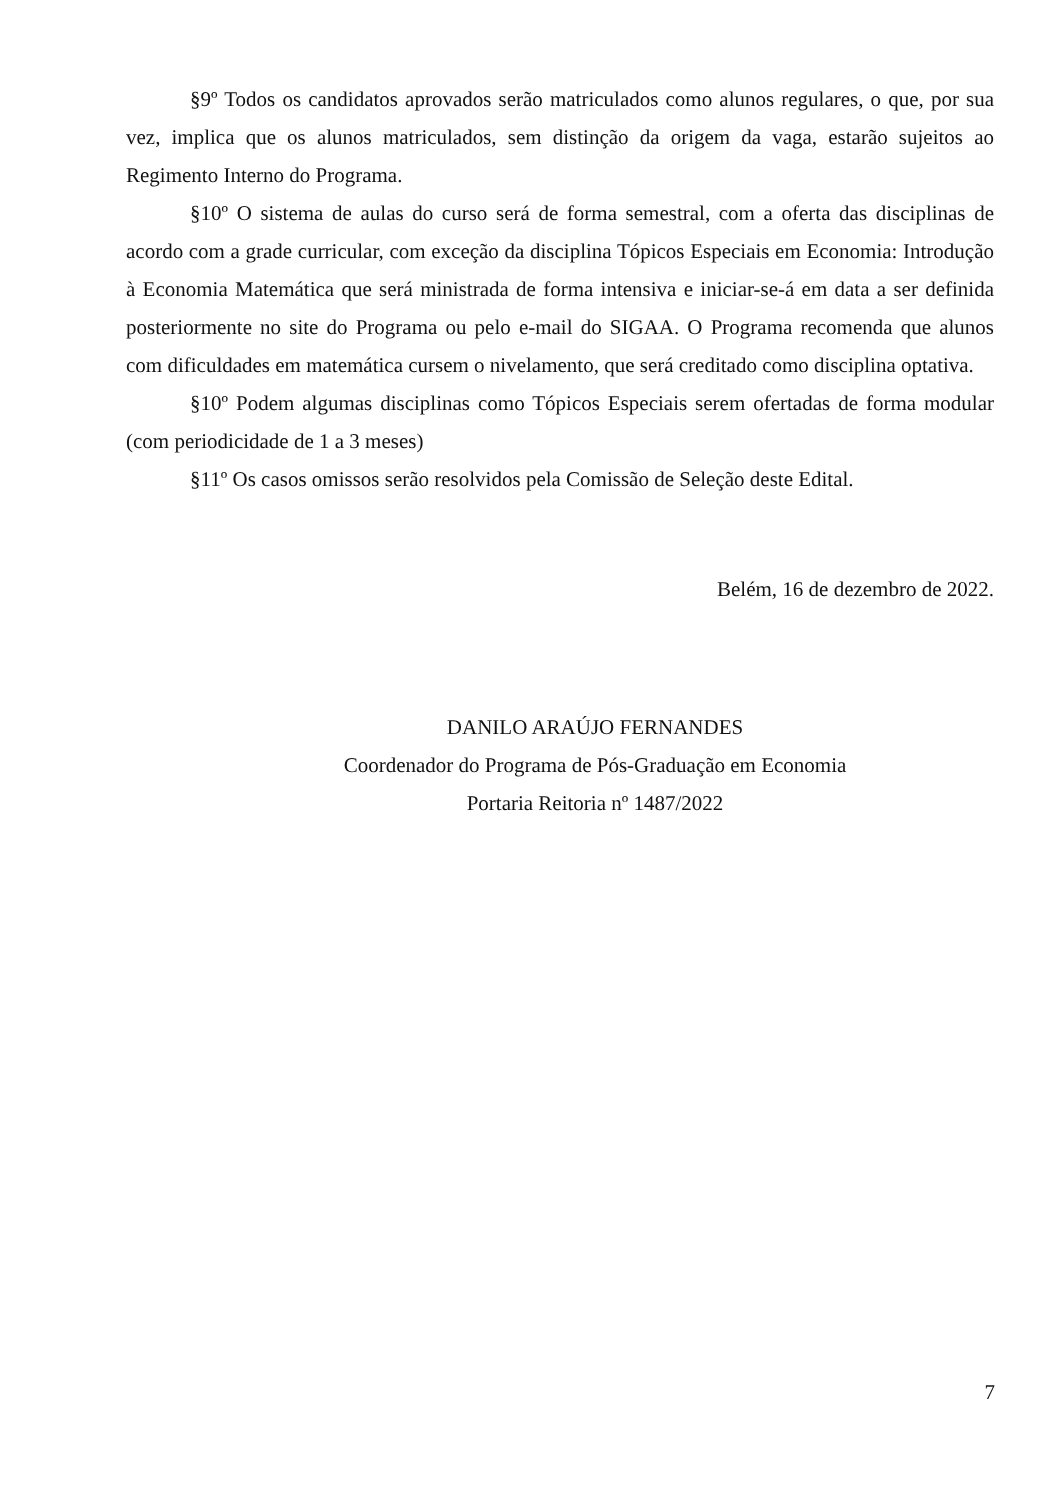§9º Todos os candidatos aprovados serão matriculados como alunos regulares, o que, por sua vez, implica que os alunos matriculados, sem distinção da origem da vaga, estarão sujeitos ao Regimento Interno do Programa.
§10º O sistema de aulas do curso será de forma semestral, com a oferta das disciplinas de acordo com a grade curricular, com exceção da disciplina Tópicos Especiais em Economia: Introdução à Economia Matemática que será ministrada de forma intensiva e iniciar-se-á em data a ser definida posteriormente no site do Programa ou pelo e-mail do SIGAA. O Programa recomenda que alunos com dificuldades em matemática cursem o nivelamento, que será creditado como disciplina optativa.
§10º Podem algumas disciplinas como Tópicos Especiais serem ofertadas de forma modular (com periodicidade de 1 a 3 meses)
§11º Os casos omissos serão resolvidos pela Comissão de Seleção deste Edital.
Belém, 16 de dezembro de 2022.
DANILO ARAÚJO FERNANDES
Coordenador do Programa de Pós-Graduação em Economia
Portaria Reitoria nº 1487/2022
7